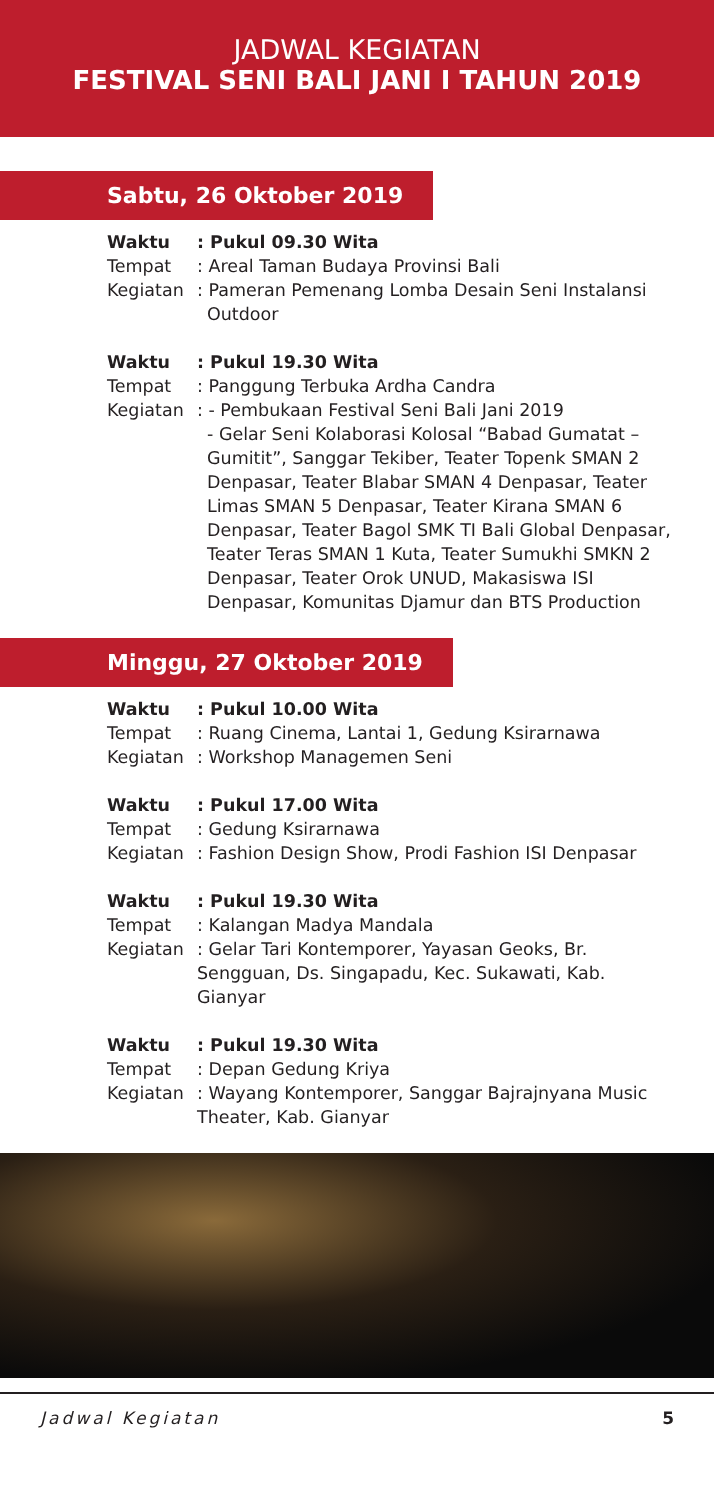JADWAL KEGIATAN
FESTIVAL SENI BALI JANI I TAHUN 2019
Sabtu, 26 Oktober 2019
Waktu : Pukul 09.30 Wita
Tempat : Areal Taman Budaya Provinsi Bali
Kegiatan : Pameran Pemenang Lomba Desain Seni Instalansi
Outdoor
Waktu : Pukul 19.30 Wita
Tempat : Panggung Terbuka Ardha Candra
Kegiatan : - Pembukaan Festival Seni Bali Jani 2019
- Gelar Seni Kolaborasi Kolosal “Babad Gumatat – Gumitit”, Sanggar Tekiber, Teater Topenk SMAN 2 Denpasar, Teater Blabar SMAN 4 Denpasar, Teater Limas SMAN 5 Denpasar, Teater Kirana SMAN 6 Denpasar, Teater Bagol SMK TI Bali Global Denpasar, Teater Teras SMAN 1 Kuta, Teater Sumukhi SMKN 2 Denpasar, Teater Orok UNUD, Makasiswa ISI Denpasar, Komunitas Djamur dan BTS Production
Minggu, 27 Oktober 2019
Waktu : Pukul 10.00 Wita
Tempat : Ruang Cinema, Lantai 1, Gedung Ksirarnawa
Kegiatan : Workshop Managemen Seni
Waktu : Pukul 17.00 Wita
Tempat : Gedung Ksirarnawa
Kegiatan : Fashion Design Show, Prodi Fashion ISI Denpasar
Waktu : Pukul 19.30 Wita
Tempat : Kalangan Madya Mandala
Kegiatan : Gelar Tari Kontemporer, Yayasan Geoks, Br. Sengguan, Ds. Singapadu, Kec. Sukawati, Kab. Gianyar
Waktu : Pukul 19.30 Wita
Tempat : Depan Gedung Kriya
Kegiatan : Wayang Kontemporer, Sanggar Bajrajnyana Music Theater, Kab. Gianyar
Jadwal Kegiatan 5